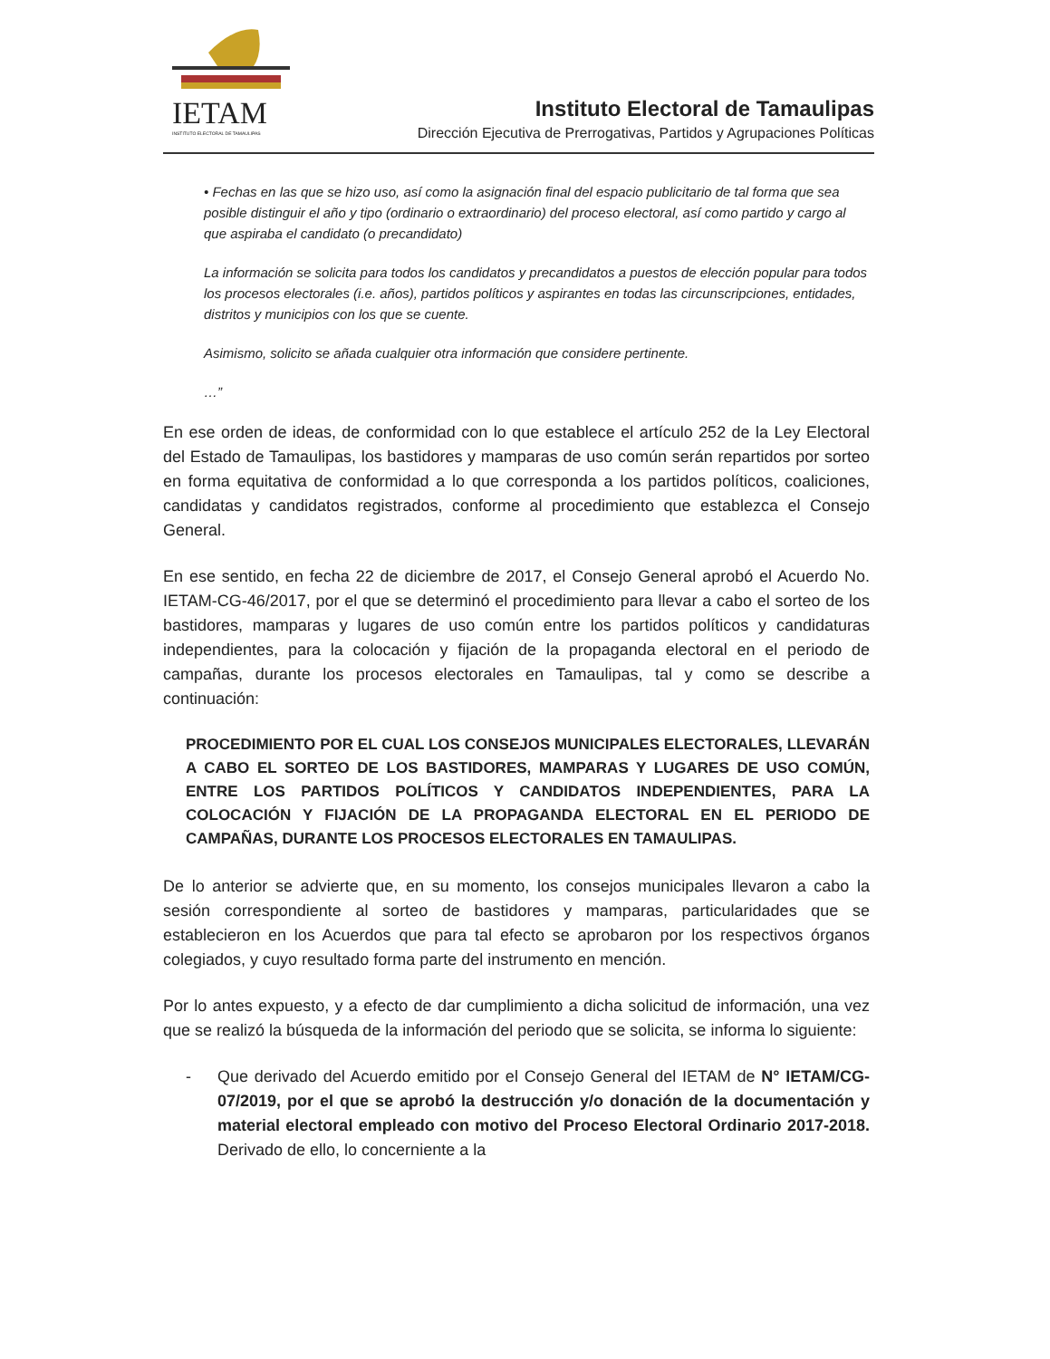IETAM
INSTITUTO ELECTORAL DE TAMAULIPAS
Instituto Electoral de Tamaulipas
Dirección Ejecutiva de Prerrogativas, Partidos y Agrupaciones Políticas
• Fechas en las que se hizo uso, así como la asignación final del espacio publicitario de tal forma que sea posible distinguir el año y tipo (ordinario o extraordinario) del proceso electoral, así como partido y cargo al que aspiraba el candidato (o precandidato)
La información se solicita para todos los candidatos y precandidatos a puestos de elección popular para todos los procesos electorales (i.e. años), partidos políticos y aspirantes en todas las circunscripciones, entidades, distritos y municipios con los que se cuente.
Asimismo, solicito se añada cualquier otra información que considere pertinente.
…”
En ese orden de ideas, de conformidad con lo que establece el artículo 252 de la Ley Electoral del Estado de Tamaulipas, los bastidores y mamparas de uso común serán repartidos por sorteo en forma equitativa de conformidad a lo que corresponda a los partidos políticos, coaliciones, candidatas y candidatos registrados, conforme al procedimiento que establezca el Consejo General.
En ese sentido, en fecha 22 de diciembre de 2017, el Consejo General aprobó el Acuerdo No. IETAM-CG-46/2017, por el que se determinó el procedimiento para llevar a cabo el sorteo de los bastidores, mamparas y lugares de uso común entre los partidos políticos y candidaturas independientes, para la colocación y fijación de la propaganda electoral en el periodo de campañas, durante los procesos electorales en Tamaulipas, tal y como se describe a continuación:
PROCEDIMIENTO POR EL CUAL LOS CONSEJOS MUNICIPALES ELECTORALES, LLEVARÁN A CABO EL SORTEO DE LOS BASTIDORES, MAMPARAS Y LUGARES DE USO COMÚN, ENTRE LOS PARTIDOS POLÍTICOS Y CANDIDATOS INDEPENDIENTES, PARA LA COLOCACIÓN Y FIJACIÓN DE LA PROPAGANDA ELECTORAL EN EL PERIODO DE CAMPAÑAS, DURANTE LOS PROCESOS ELECTORALES EN TAMAULIPAS.
De lo anterior se advierte que, en su momento, los consejos municipales llevaron a cabo la sesión correspondiente al sorteo de bastidores y mamparas, particularidades que se establecieron en los Acuerdos que para tal efecto se aprobaron por los respectivos órganos colegiados, y cuyo resultado forma parte del instrumento en mención.
Por lo antes expuesto, y a efecto de dar cumplimiento a dicha solicitud de información, una vez que se realizó la búsqueda de la información del periodo que se solicita, se informa lo siguiente:
- Que derivado del Acuerdo emitido por el Consejo General del IETAM de N° IETAM/CG-07/2019, por el que se aprobó la destrucción y/o donación de la documentación y material electoral empleado con motivo del Proceso Electoral Ordinario 2017-2018. Derivado de ello, lo concerniente a la